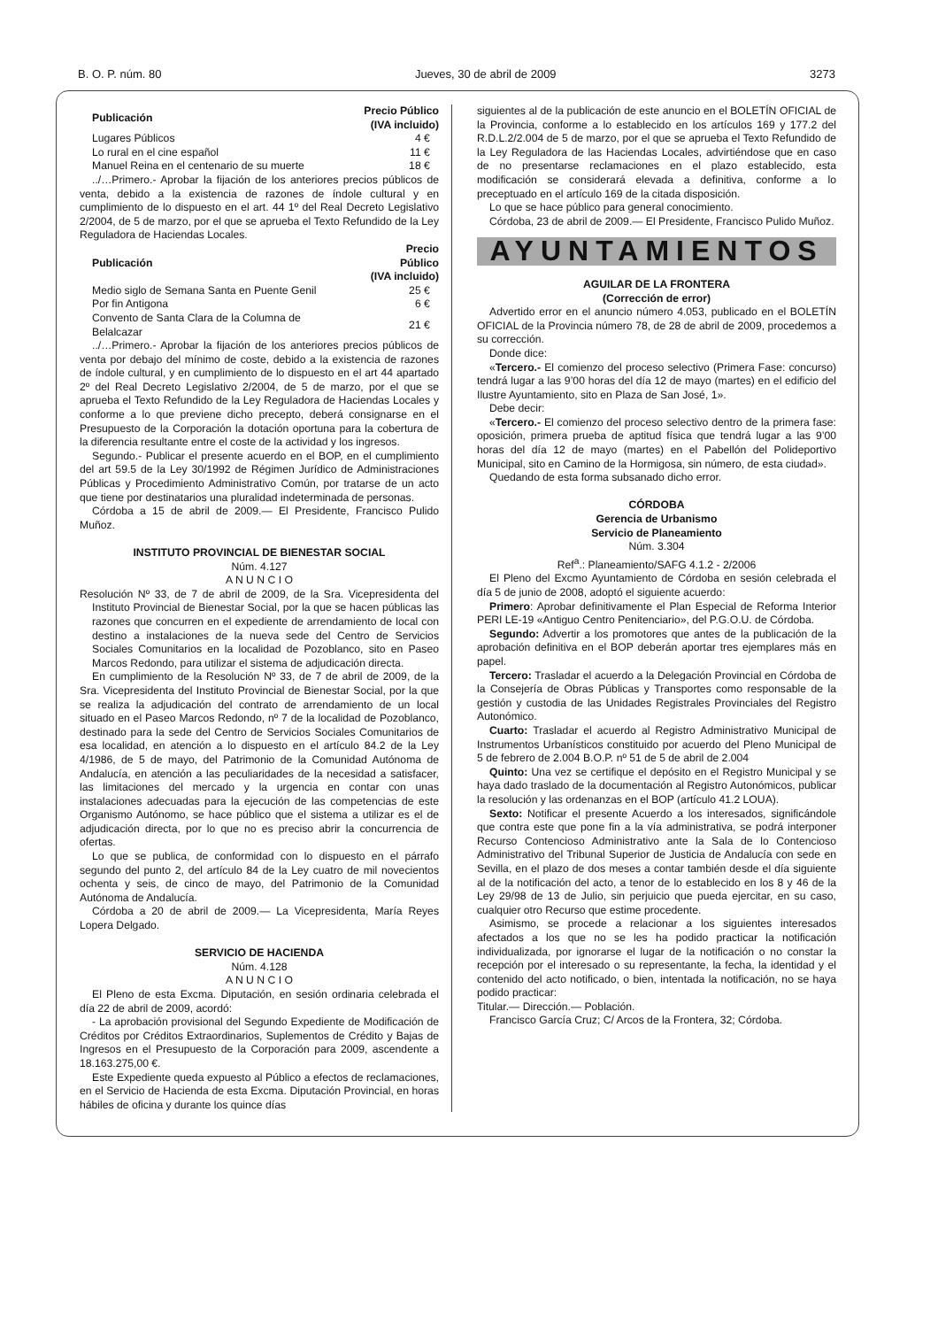B. O. P. núm. 80 Jueves, 30 de abril de 2009 3273
| Publicación | Precio Público (IVA incluido) |
| --- | --- |
| Lugares Públicos | 4 € |
| Lo rural en el cine español | 11 € |
| Manuel Reina en el centenario de su muerte | 18 € |
../…Primero.- Aprobar la fijación de los anteriores precios públicos de venta, debido a la existencia de razones de índole cultural y en cumplimiento de lo dispuesto en el art. 44 1º del Real Decreto Legislativo 2/2004, de 5 de marzo, por el que se aprueba el Texto Refundido de la Ley Reguladora de Haciendas Locales.
| Publicación | Precio Público (IVA incluido) |
| --- | --- |
| Medio siglo de Semana Santa en Puente Genil | 25 € |
| Por fin Antigona | 6 € |
| Convento de Santa Clara de la Columna de Belalcazar | 21 € |
../…Primero.- Aprobar la fijación de los anteriores precios públicos de venta por debajo del mínimo de coste, debido a la existencia de razones de índole cultural, y en cumplimiento de lo dispuesto en el art 44 apartado 2º del Real Decreto Legislativo 2/2004, de 5 de marzo, por el que se aprueba el Texto Refundido de la Ley Reguladora de Haciendas Locales y conforme a lo que previene dicho precepto, deberá consignarse en el Presupuesto de la Corporación la dotación oportuna para la cobertura de la diferencia resultante entre el coste de la actividad y los ingresos.
Segundo.- Publicar el presente acuerdo en el BOP, en el cumplimiento del art 59.5 de la Ley 30/1992 de Régimen Jurídico de Administraciones Públicas y Procedimiento Administrativo Común, por tratarse de un acto que tiene por destinatarios una pluralidad indeterminada de personas.
Córdoba a 15 de abril de 2009.— El Presidente, Francisco Pulido Muñoz.
INSTITUTO PROVINCIAL DE BIENESTAR SOCIAL
Núm. 4.127
A N U N C I O
Resolución Nº 33, de 7 de abril de 2009, de la Sra. Vicepresidenta del Instituto Provincial de Bienestar Social, por la que se hacen públicas las razones que concurren en el expediente de arrendamiento de local con destino a instalaciones de la nueva sede del Centro de Servicios Sociales Comunitarios en la localidad de Pozoblanco, sito en Paseo Marcos Redondo, para utilizar el sistema de adjudicación directa.
En cumplimiento de la Resolución Nº 33, de 7 de abril de 2009, de la Sra. Vicepresidenta del Instituto Provincial de Bienestar Social, por la que se realiza la adjudicación del contrato de arrendamiento de un local situado en el Paseo Marcos Redondo, nº 7 de la localidad de Pozoblanco, destinado para la sede del Centro de Servicios Sociales Comunitarios de esa localidad, en atención a lo dispuesto en el artículo 84.2 de la Ley 4/1986, de 5 de mayo, del Patrimonio de la Comunidad Autónoma de Andalucía, en atención a las peculiaridades de la necesidad a satisfacer, las limitaciones del mercado y la urgencia en contar con unas instalaciones adecuadas para la ejecución de las competencias de este Organismo Autónomo, se hace público que el sistema a utilizar es el de adjudicación directa, por lo que no es preciso abrir la concurrencia de ofertas.
Lo que se publica, de conformidad con lo dispuesto en el párrafo segundo del punto 2, del artículo 84 de la Ley cuatro de mil novecientos ochenta y seis, de cinco de mayo, del Patrimonio de la Comunidad Autónoma de Andalucía.
Córdoba a 20 de abril de 2009.— La Vicepresidenta, María Reyes Lopera Delgado.
SERVICIO DE HACIENDA
Núm. 4.128
A N U N C I O
El Pleno de esta Excma. Diputación, en sesión ordinaria celebrada el día 22 de abril de 2009, acordó:
- La aprobación provisional del Segundo Expediente de Modificación de Créditos por Créditos Extraordinarios, Suplementos de Crédito y Bajas de Ingresos en el Presupuesto de la Corporación para 2009, ascendente a 18.163.275,00 €.
Este Expediente queda expuesto al Público a efectos de reclamaciones, en el Servicio de Hacienda de esta Excma. Diputación Provincial, en horas hábiles de oficina y durante los quince días
siguientes al de la publicación de este anuncio en el BOLETÍN OFICIAL de la Provincia, conforme a lo establecido en los artículos 169 y 177.2 del R.D.L.2/2.004 de 5 de marzo, por el que se aprueba el Texto Refundido de la Ley Reguladora de las Haciendas Locales, advirtiéndose que en caso de no presentarse reclamaciones en el plazo establecido, esta modificación se considerará elevada a definitiva, conforme a lo preceptuado en el artículo 169 de la citada disposición.
Lo que se hace público para general conocimiento.
Córdoba, 23 de abril de 2009.— El Presidente, Francisco Pulido Muñoz.
AYUNTAMIENTOS
AGUILAR DE LA FRONTERA
(Corrección de error)
Advertido error en el anuncio número 4.053, publicado en el BOLETÍN OFICIAL de la Provincia número 78, de 28 de abril de 2009, procedemos a su corrección.
Donde dice:
«Tercero.- El comienzo del proceso selectivo (Primera Fase: concurso) tendrá lugar a las 9’00 horas del día 12 de mayo (martes) en el edificio del Ilustre Ayuntamiento, sito en Plaza de San José, 1».
Debe decir:
«Tercero.- El comienzo del proceso selectivo dentro de la primera fase: oposición, primera prueba de aptitud física que tendrá lugar a las 9’00 horas del día 12 de mayo (martes) en el Pabellón del Polideportivo Municipal, sito en Camino de la Hormigosa, sin número, de esta ciudad».
Quedando de esta forma subsanado dicho error.
CÓRDOBA
Gerencia de Urbanismo
Servicio de Planeamiento
Núm. 3.304
Ref<sup>a</sup>.: Planeamiento/SAFG 4.1.2 - 2/2006
El Pleno del Excmo Ayuntamiento de Córdoba en sesión celebrada el día 5 de junio de 2008, adoptó el siguiente acuerdo:
Primero: Aprobar definitivamente el Plan Especial de Reforma Interior PERI LE-19 «Antiguo Centro Penitenciario», del P.G.O.U. de Córdoba.
Segundo: Advertir a los promotores que antes de la publicación de la aprobación definitiva en el BOP deberán aportar tres ejemplares más en papel.
Tercero: Trasladar el acuerdo a la Delegación Provincial en Córdoba de la Consejería de Obras Públicas y Transportes como responsable de la gestión y custodia de las Unidades Registrales Provinciales del Registro Autonómico.
Cuarto: Trasladar el acuerdo al Registro Administrativo Municipal de Instrumentos Urbanísticos constituido por acuerdo del Pleno Municipal de 5 de febrero de 2.004 B.O.P. nº 51 de 5 de abril de 2.004
Quinto: Una vez se certifique el depósito en el Registro Municipal y se haya dado traslado de la documentación al Registro Autonómicos, publicar la resolución y las ordenanzas en el BOP (artículo 41.2 LOUA).
Sexto: Notificar el presente Acuerdo a los interesados, significándole que contra este que pone fin a la vía administrativa, se podrá interponer Recurso Contencioso Administrativo ante la Sala de lo Contencioso Administrativo del Tribunal Superior de Justicia de Andalucía con sede en Sevilla, en el plazo de dos meses a contar también desde el día siguiente al de la notificación del acto, a tenor de lo establecido en los 8 y 46 de la Ley 29/98 de 13 de Julio, sin perjuicio que pueda ejercitar, en su caso, cualquier otro Recurso que estime procedente.
Asimismo, se procede a relacionar a los siguientes interesados afectados a los que no se les ha podido practicar la notificación individualizada, por ignorarse el lugar de la notificación o no constar la recepción por el interesado o su representante, la fecha, la identidad y el contenido del acto notificado, o bien, intentada la notificación, no se haya podido practicar:
Titular.— Dirección.— Población.
Francisco García Cruz; C/ Arcos de la Frontera, 32; Córdoba.